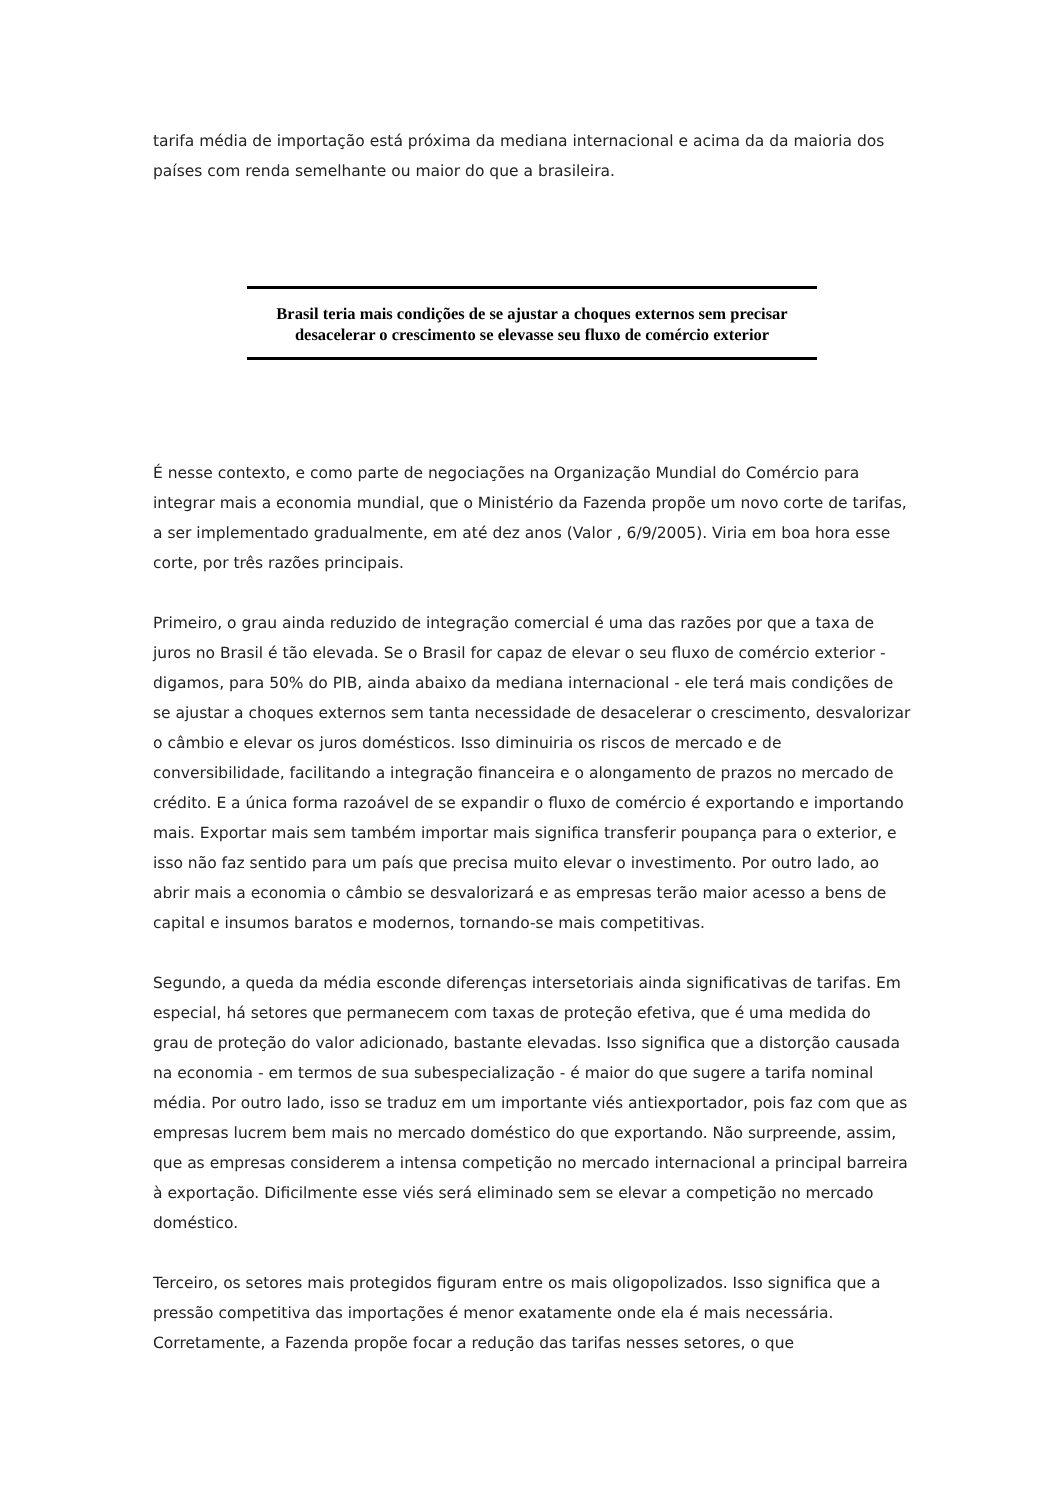tarifa média de importação está próxima da mediana internacional e acima da da maioria dos países com renda semelhante ou maior do que a brasileira.
Brasil teria mais condições de se ajustar a choques externos sem precisar desacelerar o crescimento se elevasse seu fluxo de comércio exterior
É nesse contexto, e como parte de negociações na Organização Mundial do Comércio para integrar mais a economia mundial, que o Ministério da Fazenda propõe um novo corte de tarifas, a ser implementado gradualmente, em até dez anos (Valor , 6/9/2005). Viria em boa hora esse corte, por três razões principais.
Primeiro, o grau ainda reduzido de integração comercial é uma das razões por que a taxa de juros no Brasil é tão elevada. Se o Brasil for capaz de elevar o seu fluxo de comércio exterior - digamos, para 50% do PIB, ainda abaixo da mediana internacional - ele terá mais condições de se ajustar a choques externos sem tanta necessidade de desacelerar o crescimento, desvalorizar o câmbio e elevar os juros domésticos. Isso diminuiria os riscos de mercado e de conversibilidade, facilitando a integração financeira e o alongamento de prazos no mercado de crédito. E a única forma razoável de se expandir o fluxo de comércio é exportando e importando mais. Exportar mais sem também importar mais significa transferir poupança para o exterior, e isso não faz sentido para um país que precisa muito elevar o investimento. Por outro lado, ao abrir mais a economia o câmbio se desvalorizará e as empresas terão maior acesso a bens de capital e insumos baratos e modernos, tornando-se mais competitivas.
Segundo, a queda da média esconde diferenças intersetoriais ainda significativas de tarifas. Em especial, há setores que permanecem com taxas de proteção efetiva, que é uma medida do grau de proteção do valor adicionado, bastante elevadas. Isso significa que a distorção causada na economia - em termos de sua subespecialização - é maior do que sugere a tarifa nominal média. Por outro lado, isso se traduz em um importante viés antiexportador, pois faz com que as empresas lucrem bem mais no mercado doméstico do que exportando. Não surpreende, assim, que as empresas considerem a intensa competição no mercado internacional a principal barreira à exportação. Dificilmente esse viés será eliminado sem se elevar a competição no mercado doméstico.
Terceiro, os setores mais protegidos figuram entre os mais oligopolizados. Isso significa que a pressão competitiva das importações é menor exatamente onde ela é mais necessária. Corretamente, a Fazenda propõe focar a redução das tarifas nesses setores, o que